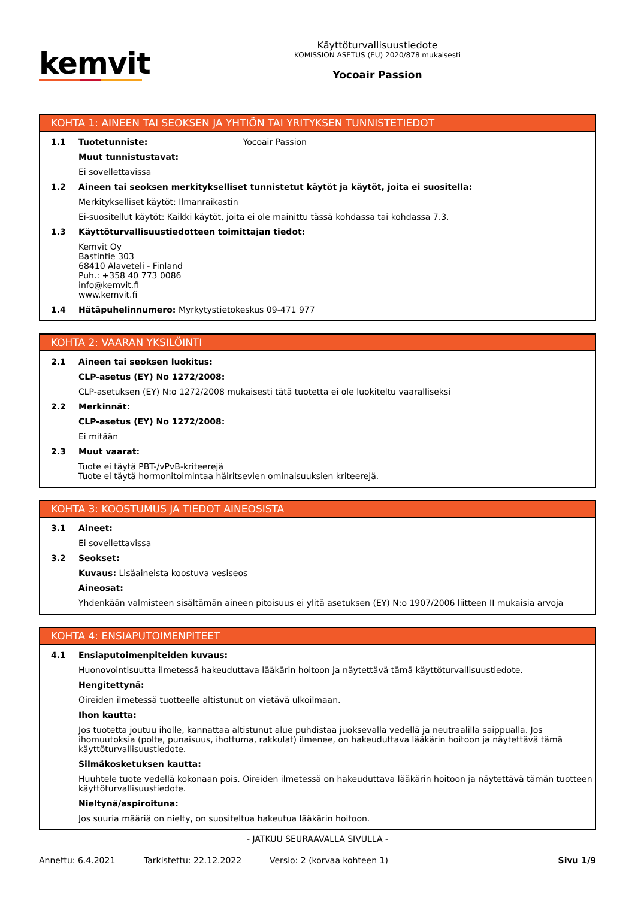kemvit
Käyttöturvallisuustiedote
KOMISSION ASETUS (EU) 2020/878 mukaisesti
Yocoair Passion
KOHTA 1: AINEEN TAI SEOKSEN JA YHTIÖN TAI YRITYKSEN TUNNISTETIEDOT
1.1 Tuotetunniste: Yocoair Passion
Muut tunnistustavat:
Ei sovellettavissa
1.2 Aineen tai seoksen merkitykselliset tunnistetut käytöt ja käytöt, joita ei suositella:
Merkitykselliset käytöt: Ilmanraikastin
Ei-suositellut käytöt: Kaikki käytöt, joita ei ole mainittu tässä kohdassa tai kohdassa 7.3.
1.3 Käyttöturvallisuustiedotteen toimittajan tiedot:
Kemvit Oy
Bastintie 303
68410 Alaveteli - Finland
Puh.: +358 40 773 0086
info@kemvit.fi
www.kemvit.fi
1.4 Hätäpuhelinnumero: Myrkytystietokeskus 09-471 977
KOHTA 2: VAARAN YKSILÖINTI
2.1 Aineen tai seoksen luokitus:
CLP-asetus (EY) No 1272/2008:
CLP-asetuksen (EY) N:o 1272/2008 mukaisesti tätä tuotetta ei ole luokiteltu vaaralliseksi
2.2 Merkinnät:
CLP-asetus (EY) No 1272/2008:
Ei mitään
2.3 Muut vaarat:
Tuote ei täytä PBT-/vPvB-kriteerejä
Tuote ei täytä hormonitoimintaa häiritsevien ominaisuuksien kriteerejä.
KOHTA 3: KOOSTUMUS JA TIEDOT AINEOSISTA
3.1 Aineet:
Ei sovellettavissa
3.2 Seokset:
Kuvaus: Lisäaineista koostuva vesiseos
Aineosat:
Yhdenkään valmisteen sisältämän aineen pitoisuus ei ylitä asetuksen (EY) N:o 1907/2006 liitteen II mukaisia arvoja
KOHTA 4: ENSIAPUTOIMENPITEET
4.1 Ensiaputoimenpiteiden kuvaus:
Huonovointisuutta ilmetessä hakeuduttava lääkärin hoitoon ja näytettävä tämä käyttöturvallisuustiedote.
Hengitettynä:
Oireiden ilmetessä tuotteelle altistunut on vietävä ulkoilmaan.
Ihon kautta:
Jos tuotetta joutuu iholle, kannattaa altistunut alue puhdistaa juoksevalla vedellä ja neutraalilla saippualla. Jos ihomuutoksia (polte, punaisuus, ihottuma, rakkulat) ilmenee, on hakeuduttava lääkärin hoitoon ja näytettävä tämä käyttöturvallisuustiedote.
Silmäkosketuksen kautta:
Huuhtele tuote vedellä kokonaan pois. Oireiden ilmetessä on hakeuduttava lääkärin hoitoon ja näytettävä tämän tuotteen käyttöturvallisuustiedote.
Nieltynä/aspiroituna:
Jos suuria määriä on nielty, on suositeltua hakeutua lääkärin hoitoon.
- JATKUU SEURAAVALLA SIVULLA -
Annettu: 6.4.2021 Tarkistettu: 22.12.2022 Versio: 2 (korvaa kohteen 1) Sivu 1/9